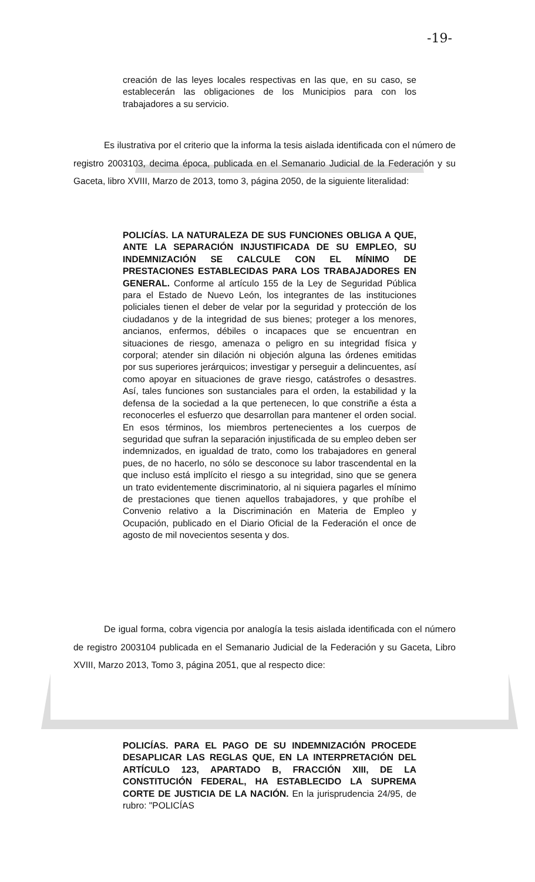-19-
creación de las leyes locales respectivas en las que, en su caso, se establecerán las obligaciones de los Municipios para con los trabajadores a su servicio.
Es ilustrativa por el criterio que la informa la tesis aislada identificada con el número de registro 2003103, decima época, publicada en el Semanario Judicial de la Federación y su Gaceta, libro XVIII, Marzo de 2013, tomo 3, página 2050, de la siguiente literalidad:
POLICÍAS. LA NATURALEZA DE SUS FUNCIONES OBLIGA A QUE, ANTE LA SEPARACIÓN INJUSTIFICADA DE SU EMPLEO, SU INDEMNIZACIÓN SE CALCULE CON EL MÍNIMO DE PRESTACIONES ESTABLECIDAS PARA LOS TRABAJADORES EN GENERAL. Conforme al artículo 155 de la Ley de Seguridad Pública para el Estado de Nuevo León, los integrantes de las instituciones policiales tienen el deber de velar por la seguridad y protección de los ciudadanos y de la integridad de sus bienes; proteger a los menores, ancianos, enfermos, débiles o incapaces que se encuentran en situaciones de riesgo, amenaza o peligro en su integridad física y corporal; atender sin dilación ni objeción alguna las órdenes emitidas por sus superiores jerárquicos; investigar y perseguir a delincuentes, así como apoyar en situaciones de grave riesgo, catástrofes o desastres. Así, tales funciones son sustanciales para el orden, la estabilidad y la defensa de la sociedad a la que pertenecen, lo que constriñe a ésta a reconocerles el esfuerzo que desarrollan para mantener el orden social. En esos términos, los miembros pertenecientes a los cuerpos de seguridad que sufran la separación injustificada de su empleo deben ser indemnizados, en igualdad de trato, como los trabajadores en general pues, de no hacerlo, no sólo se desconoce su labor trascendental en la que incluso está implícito el riesgo a su integridad, sino que se genera un trato evidentemente discriminatorio, al ni siquiera pagarles el mínimo de prestaciones que tienen aquellos trabajadores, y que prohíbe el Convenio relativo a la Discriminación en Materia de Empleo y Ocupación, publicado en el Diario Oficial de la Federación el once de agosto de mil novecientos sesenta y dos.
De igual forma, cobra vigencia por analogía la tesis aislada identificada con el número de registro 2003104 publicada en el Semanario Judicial de la Federación y su Gaceta, Libro XVIII, Marzo 2013, Tomo 3, página 2051, que al respecto dice:
POLICÍAS. PARA EL PAGO DE SU INDEMNIZACIÓN PROCEDE DESAPLICAR LAS REGLAS QUE, EN LA INTERPRETACIÓN DEL ARTÍCULO 123, APARTADO B, FRACCIÓN XIII, DE LA CONSTITUCIÓN FEDERAL, HA ESTABLECIDO LA SUPREMA CORTE DE JUSTICIA DE LA NACIÓN. En la jurisprudencia 24/95, de rubro: "POLICÍAS